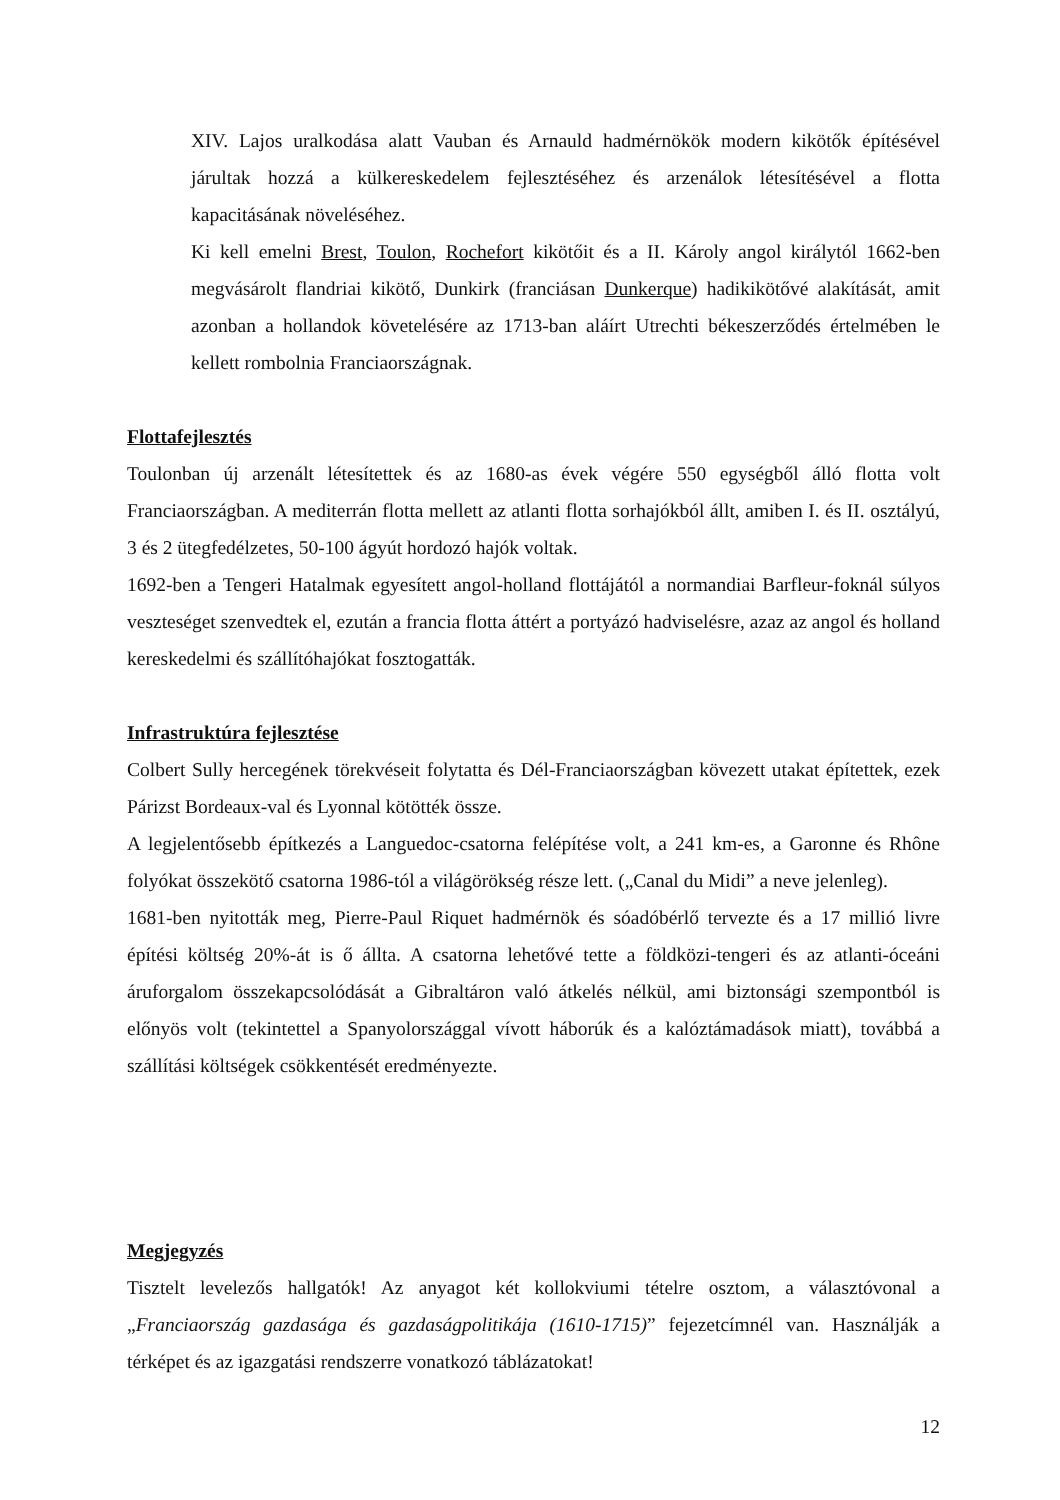XIV. Lajos uralkodása alatt Vauban és Arnauld hadmérnökök modern kikötők építésével járultak hozzá a külkereskedelem fejlesztéséhez és arzenálok létesítésével a flotta kapacitásának növeléséhez.
Ki kell emelni Brest, Toulon, Rochefort kikötőit és a II. Károly angol királytól 1662-ben megvásárolt flandriai kikötő, Dunkirk (franciásan Dunkerque) hadikikötővé alakítását, amit azonban a hollandok követelésére az 1713-ban aláírt Utrechti békeszerződés értelmében le kellett rombolnia Franciaországnak.
Flottafejlesztés
Toulonban új arzenált létesítettek és az 1680-as évek végére 550 egységből álló flotta volt Franciaországban. A mediterrán flotta mellett az atlanti flotta sorhajókból állt, amiben I. és II. osztályú, 3 és 2 ütegfedélzetes, 50-100 ágyút hordozó hajók voltak.
1692-ben a Tengeri Hatalmak egyesített angol-holland flottájától a normandiai Barfleur-foknál súlyos veszteséget szenvedtek el, ezután a francia flotta áttért a portyázó hadviselésre, azaz az angol és holland kereskedelmi és szállítóhajókat fosztogatták.
Infrastruktúra fejlesztése
Colbert Sully hercegének törekvéseit folytatta és Dél-Franciaországban kövezett utakat építettek, ezek Párizst Bordeaux-val és Lyonnal kötötték össze.
A legjelentősebb építkezés a Languedoc-csatorna felépítése volt, a 241 km-es, a Garonne és Rhône folyókat összekötő csatorna 1986-tól a világörökség része lett. („Canal du Midi” a neve jelenleg).
1681-ben nyitották meg, Pierre-Paul Riquet hadmérnök és sóadóbérlő tervezte és a 17 millió livre építési költség 20%-át is ő állta. A csatorna lehetővé tette a földközi-tengeri és az atlanti-óceáni áruforgalom összekapcsolódását a Gibraltáron való átkelés nélkül, ami biztonsági szempontból is előnyös volt (tekintettel a Spanyolországgal vívott háborúk és a kalóztámadások miatt), továbbá a szállítási költségek csökkentését eredményezte.
Megjegyzés
Tisztelt levelezős hallgatók! Az anyagot két kollokviumi tételre osztom, a választóvonal a „Franciaország gazdasága és gazdaságpolitikája (1610-1715)” fejezetcímnél van. Használják a térképet és az igazgatási rendszerre vonatkozó táblázatokat!
12